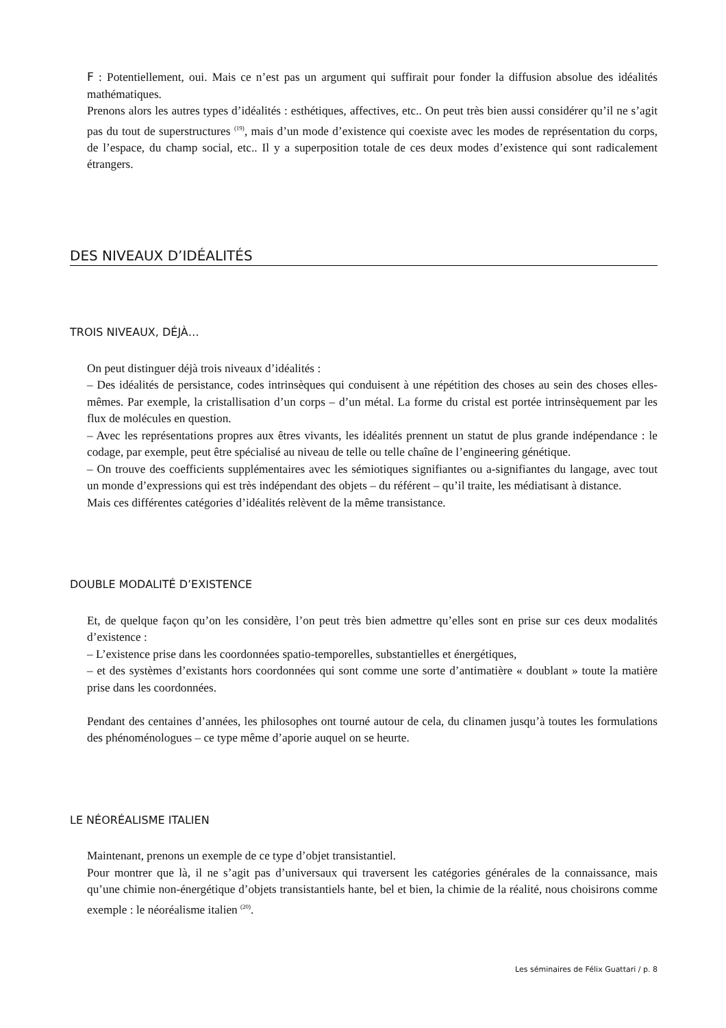F : Potentiellement, oui. Mais ce n’est pas un argument qui suffirait pour fonder la diffusion absolue des idéalités mathématiques.
Prenons alors les autres types d’idéalités : esthétiques, affectives, etc.. On peut très bien aussi considérer qu’il ne s’agit pas du tout de superstructures <sup>(19)</sup>, mais d’un mode d’existence qui coexiste avec les modes de représentation du corps, de l’espace, du champ social, etc.. Il y a superposition totale de ces deux modes d’existence qui sont radicalement étrangers.
DES NIVEAUX D’IDÉALITÉS
TROIS NIVEAUX, DÉJÀ…
On peut distinguer déjà trois niveaux d’idéalités :
– Des idéalités de persistance, codes intrinsèques qui conduisent à une répétition des choses au sein des choses elles-mêmes. Par exemple, la cristallisation d’un corps – d’un métal. La forme du cristal est portée intrinsèquement par les flux de molécules en question.
– Avec les représentations propres aux êtres vivants, les idéalités prennent un statut de plus grande indépendance : le codage, par exemple, peut être spécialisé au niveau de telle ou telle chaîne de l’engineering génétique.
– On trouve des coefficients supplémentaires avec les sémiotiques signifiantes ou a-signifiantes du langage, avec tout un monde d’expressions qui est très indépendant des objets – du référent – qu’il traite, les médiatisant à distance.
Mais ces différentes catégories d’idéalités relèvent de la même transistance.
DOUBLE MODALITÉ D’EXISTENCE
Et, de quelque façon qu’on les considère, l’on peut très bien admettre qu’elles sont en prise sur ces deux modalités d’existence :
– L’existence prise dans les coordonnées spatio-temporelles, substantielles et énergétiques,
– et des systèmes d’existants hors coordonnées qui sont comme une sorte d’antimatière « doublant » toute la matière prise dans les coordonnées.
Pendant des centaines d’années, les philosophes ont tourné autour de cela, du clinamen jusqu’à toutes les formulations des phénoménologues – ce type même d’aporie auquel on se heurte.
LE NÉORÉALISME ITALIEN
Maintenant, prenons un exemple de ce type d’objet transistantiel.
Pour montrer que là, il ne s’agit pas d’universaux qui traversent les catégories générales de la connaissance, mais qu’une chimie non-énergétique d’objets transistantiels hante, bel et bien, la chimie de la réalité, nous choisirons comme exemple : le néoréalisme italien <sup>(20)</sup>.
Les séminaires de Félix Guattari / p. 8